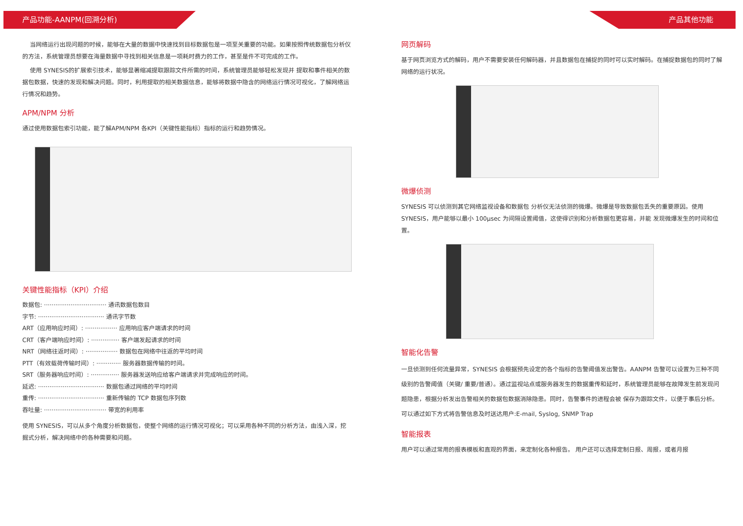产品功能-AANPM(回溯分析)
当网络运行出现问题的时候，能够在大量的数据中快速找到目标数据包是一项至关重要的功能。如果按照传统数据包分析仪的方法，系统管理员想要在海量数据中寻找到相关信息是一项耗时费力的工作，甚至是件不可完成的工作。
使用 SYNESIS的扩展索引技术，能够显著缩减提取跟踪文件所需的时间，系统管理员能够轻松发现并 提取和事件相关的数据包数据，快速的发现和解决问题。同时，利用提取的相关数据信息，能够将数据中隐含的网络运行情况可视化，了解网络运行情况和趋势。
APM/NPM 分析
通过使用数据包索引功能，能了解APM/NPM 各KPI（关键性能指标）指标的运行和趋势情况。
关键性能指标（KPI）介绍
数据包: ································· 通讯数据包数目
字节: ··································· 通讯字节数
ART（应用响应时间）: ················· 应用响应客户端请求的时间
CRT（客户端响应时间）: ··············· 客户端发起请求的时间
NRT（网络往返时间）: ················· 数据包在网络中往返的平均时间
PTT（有效载荷传输时间）: ············· 服务器数据传输的时间。
SRT（服务器响应时间）: ··············· 服务器发送响应给客户端请求并完成响应的时间。
延迟: ··································· 数据包通过网络的平均时间
重传: ··································· 重新传输的 TCP 数据包序列数
吞吐量: ································· 带宽的利用率
使用 SYNESIS，可以从多个角度分析数据包，使整个网络的运行情况可视化；可以采用各种不同的分析方法，由浅入深，挖掘式分析，解决网络中的各种需要和问题。
产品其他功能
网页解码
基于网页浏览方式的解码，用户不需要安装任何解码器，并且数据包在捕捉的同时可以实时解码。在捕捉数据包的同时了解网络的运行状况。
微爆侦测
SYNESIS 可以侦测到其它网络监视设备和数据包 分析仪无法侦测的微爆。微爆是导致数据包丢失的重要原因。使用SYNESIS，用户能够以最小 100μsec 为间隔设置阈值，这使得识别和分析数据包更容易，并能 发现微爆发生的时间和位置。
智能化告警
一旦侦测到任何流量异常，SYNESIS 会根据预先设定的各个指标的告警阈值发出警告。AANPM 告警可以设置为三种不同级别的告警阈值（关键/ 重要/普通）。通过监视站点或服务器发生的数据重传和延时，系统管理员能够在故障发生前发现问题隐患，根据分析发出告警相关的数据包数据消除隐患。同时，告警事件的进程会被 保存为跟踪文件，以便于事后分析。可以通过如下方式将告警信息及时送达用户:E-mail, Syslog, SNMP Trap
智能报表
用户可以通过常用的报表模板和直观的界面，来定制化各种报告。 用户还可以选择定制日报、周报，或者月报